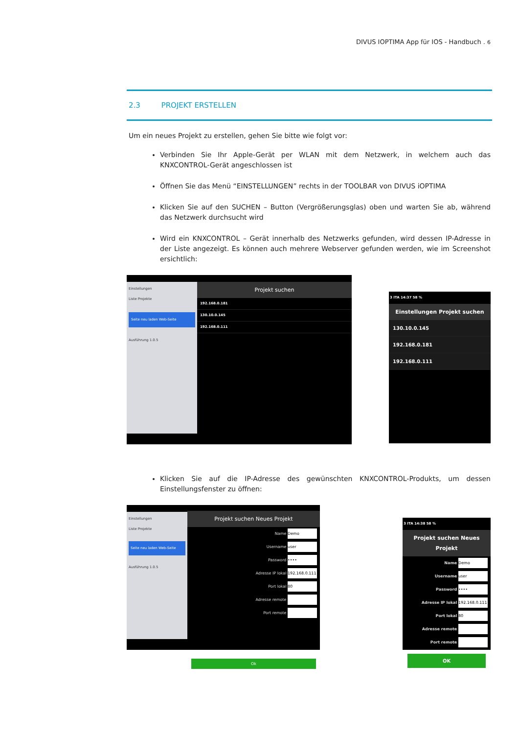DIVUS IOPTIMA App für IOS - Handbuch . 6
2.3 PROJEKT ERSTELLEN
Um ein neues Projekt zu erstellen, gehen Sie bitte wie folgt vor:
Verbinden Sie Ihr Apple-Gerät per WLAN mit dem Netzwerk, in welchem auch das KNXCONTROL-Gerät angeschlossen ist
Öffnen Sie das Menü “EINSTELLUNGEN” rechts in der TOOLBAR von DIVUS iOPTIMA
Klicken Sie auf den SUCHEN – Button (Vergrößerungsglas) oben und warten Sie ab, während das Netzwerk durchsucht wird
Wird ein KNXCONTROL – Gerät innerhalb des Netzwerks gefunden, wird dessen IP-Adresse in der Liste angezeigt. Es können auch mehrere Webserver gefunden werden, wie im Screenshot ersichtlich:
Einstellungen
Liste Projekte
Seite neu laden Web-Seite
Ausführung 1.0.5
Projekt suchen
192.168.0.181
130.10.0.145
192.168.0.111
3 ITA 14:37 58 %
Einstellungen Projekt suchen
130.10.0.145
192.168.0.181
192.168.0.111
Klicken Sie auf die IP-Adresse des gewünschten KNXCONTROL-Produkts, um dessen Einstellungsfenster zu öffnen:
Einstellungen
Liste Projekte
Seite neu laden Web-Seite
Ausführung 1.0.5
Projekt suchen Neues Projekt
Name Demo
Username user
Password ••••
Adresse IP lokal 192.168.0.111
Port lokal 80
Adresse remote
Port remote
Ok
3 ITA 14:38 58 %
Projekt suchen Neues Projekt
Name Demo
Username user
Password ••••
Adresse IP lokal 192.168.0.111
Port lokal 80
Adresse remote
Port remote
OK